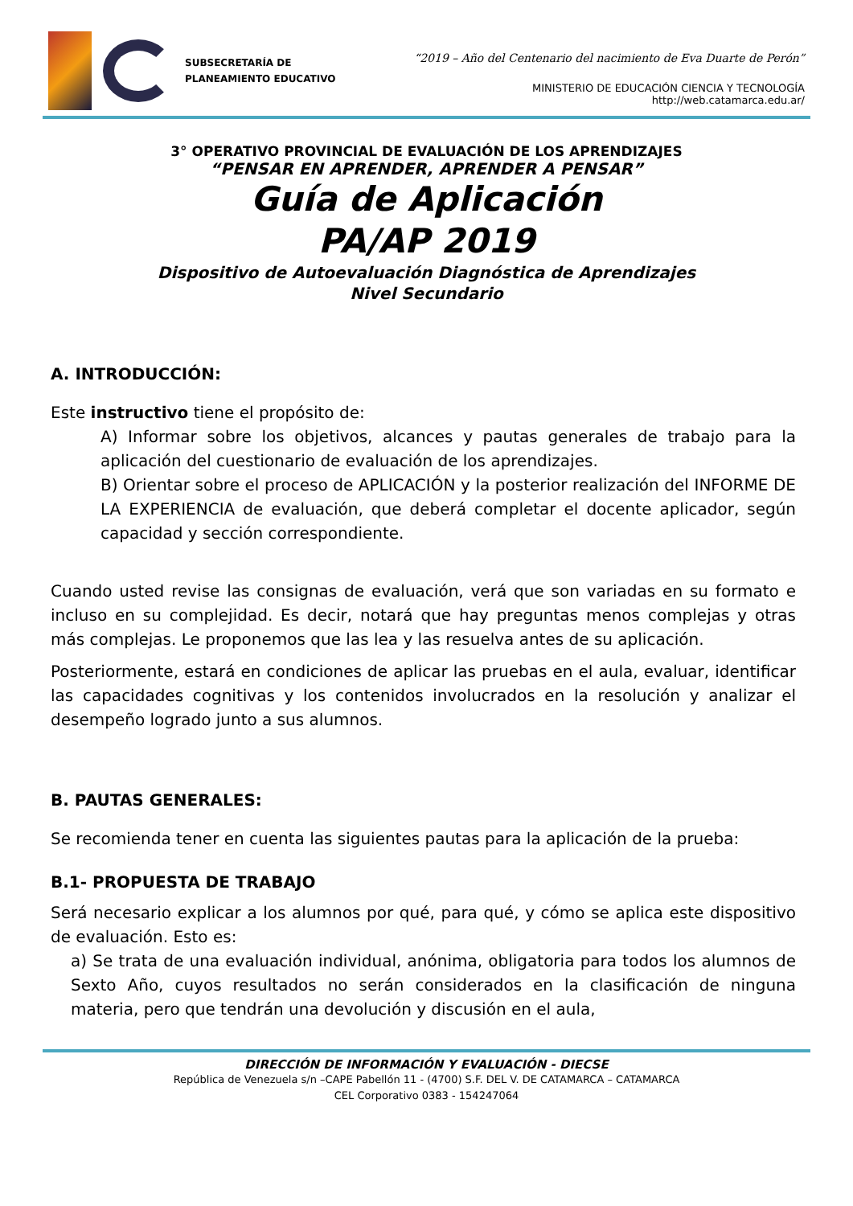SUBSECRETARÍA DE
PLANEAMIENTO EDUCATIVO
“2019 – Año del Centenario del nacimiento de Eva Duarte de Perón”
MINISTERIO DE EDUCACIÓN CIENCIA Y TECNOLOGÍA
http://web.catamarca.edu.ar/
3° OPERATIVO PROVINCIAL DE EVALUACIÓN DE LOS APRENDIZAJES
“PENSAR EN APRENDER, APRENDER A PENSAR”
Guía de Aplicación
PA/AP 2019
Dispositivo de Autoevaluación Diagnóstica de Aprendizajes
Nivel Secundario
A. INTRODUCCIÓN:
Este instructivo tiene el propósito de:
A) Informar sobre los objetivos, alcances y pautas generales de trabajo para la aplicación del cuestionario de evaluación de los aprendizajes.
B) Orientar sobre el proceso de APLICACIÓN y la posterior realización del INFORME DE LA EXPERIENCIA de evaluación, que deberá completar el docente aplicador, según capacidad y sección correspondiente.
Cuando usted revise las consignas de evaluación, verá que son variadas en su formato e incluso en su complejidad. Es decir, notará que hay preguntas menos complejas y otras más complejas. Le proponemos que las lea y las resuelva antes de su aplicación.
Posteriormente, estará en condiciones de aplicar las pruebas en el aula, evaluar, identificar las capacidades cognitivas y los contenidos involucrados en la resolución y analizar el desempeño logrado junto a sus alumnos.
B. PAUTAS GENERALES:
Se recomienda tener en cuenta las siguientes pautas para la aplicación de la prueba:
B.1- PROPUESTA DE TRABAJO
Será necesario explicar a los alumnos por qué, para qué, y cómo se aplica este dispositivo de evaluación. Esto es:
a) Se trata de una evaluación individual, anónima, obligatoria para todos los alumnos de Sexto Año, cuyos resultados no serán considerados en la clasificación de ninguna materia, pero que tendrán una devolución y discusión en el aula,
DIRECCIÓN DE INFORMACIÓN Y EVALUACIÓN - DIECSE
República de Venezuela s/n –CAPE Pabellón 11 - (4700) S.F. DEL V. DE CATAMARCA – CATAMARCA
CEL Corporativo 0383 - 154247064